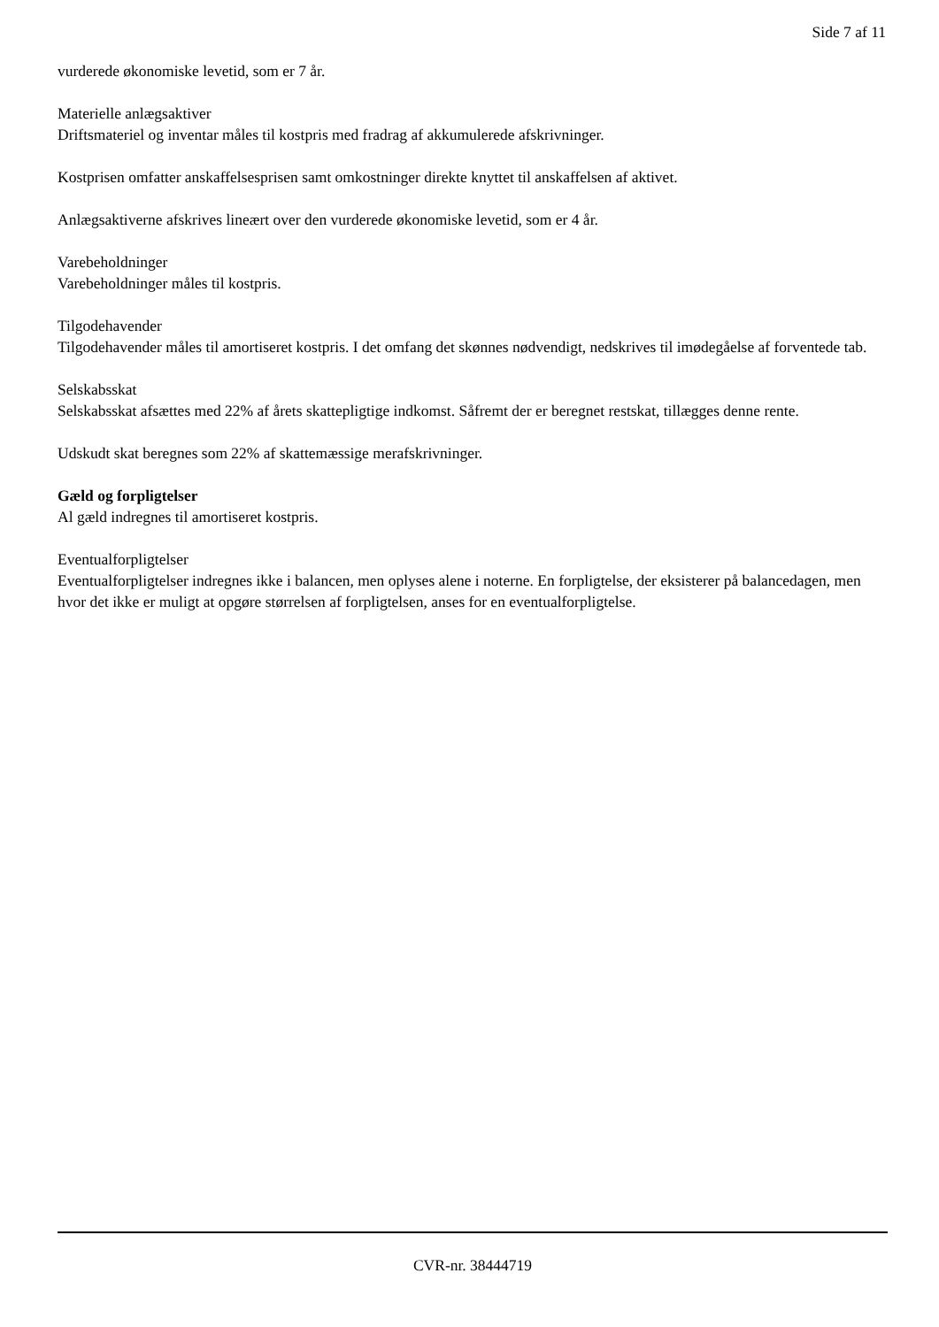Side 7 af 11
vurderede økonomiske levetid, som er 7 år.
Materielle anlægsaktiver
Driftsmateriel og inventar måles til kostpris med fradrag af akkumulerede afskrivninger.
Kostprisen omfatter anskaffelsesprisen samt omkostninger direkte knyttet til anskaffelsen af aktivet.
Anlægsaktiverne afskrives lineært over den vurderede økonomiske levetid, som er 4 år.
Varebeholdninger
Varebeholdninger måles til kostpris.
Tilgodehavender
Tilgodehavender måles til amortiseret kostpris. I det omfang det skønnes nødvendigt, nedskrives til imødegåelse af forventede tab.
Selskabsskat
Selskabsskat afsættes med 22% af årets skattepligtige indkomst. Såfremt der er beregnet restskat, tillægges denne rente.
Udskudt skat beregnes som 22% af skattemæssige merafskrivninger.
Gæld og forpligtelser
Al gæld indregnes til amortiseret kostpris.
Eventualforpligtelser
Eventualforpligtelser indregnes ikke i balancen, men oplyses alene i noterne. En forpligtelse, der eksisterer på balancedagen, men hvor det ikke er muligt at opgøre størrelsen af forpligtelsen, anses for en eventualforpligtelse.
CVR-nr. 38444719